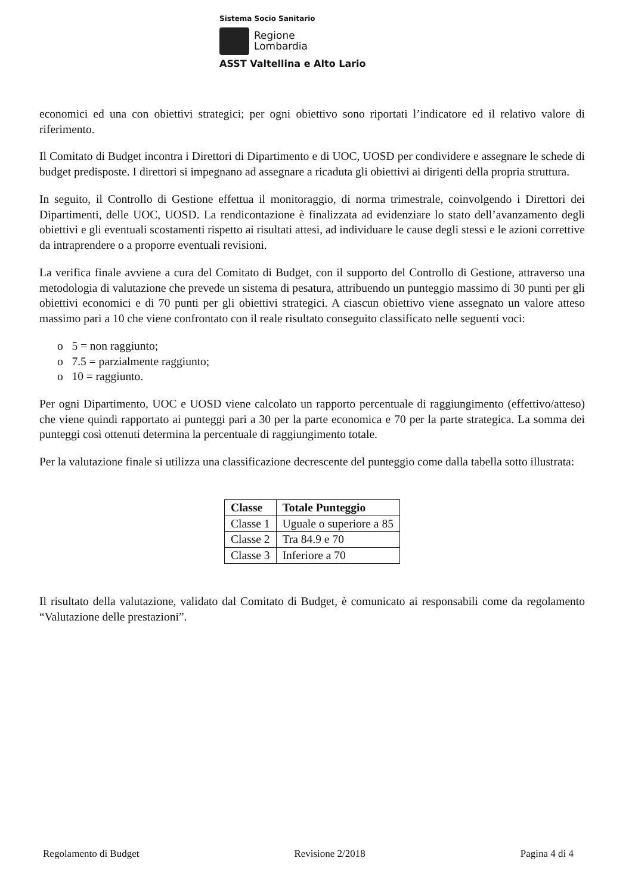Sistema Socio Sanitario
Regione
Lombardia
ASST Valtellina e Alto Lario
economici ed una con obiettivi strategici; per ogni obiettivo sono riportati l’indicatore ed il relativo valore di riferimento.
Il Comitato di Budget incontra i Direttori di Dipartimento e di UOC, UOSD per condividere e assegnare le schede di budget predisposte. I direttori si impegnano ad assegnare a ricaduta gli obiettivi ai dirigenti della propria struttura.
In seguito, il Controllo di Gestione effettua il monitoraggio, di norma trimestrale, coinvolgendo i Direttori dei Dipartimenti, delle UOC, UOSD. La rendicontazione è finalizzata ad evidenziare lo stato dell’avanzamento degli obiettivi e gli eventuali scostamenti rispetto ai risultati attesi, ad individuare le cause degli stessi e le azioni correttive da intraprendere o a proporre eventuali revisioni.
La verifica finale avviene a cura del Comitato di Budget, con il supporto del Controllo di Gestione, attraverso una metodologia di valutazione che prevede un sistema di pesatura, attribuendo un punteggio massimo di 30 punti per gli obiettivi economici e di 70 punti per gli obiettivi strategici. A ciascun obiettivo viene assegnato un valore atteso massimo pari a 10 che viene confrontato con il reale risultato conseguito classificato nelle seguenti voci:
o 5 = non raggiunto;
o 7.5 = parzialmente raggiunto;
o 10 = raggiunto.
Per ogni Dipartimento, UOC e UOSD viene calcolato un rapporto percentuale di raggiungimento (effettivo/atteso) che viene quindi rapportato ai punteggi pari a 30 per la parte economica e 70 per la parte strategica. La somma dei punteggi così ottenuti determina la percentuale di raggiungimento totale.
Per la valutazione finale si utilizza una classificazione decrescente del punteggio come dalla tabella sotto illustrata:
| Classe | Totale Punteggio |
| --- | --- |
| Classe 1 | Uguale o superiore a 85 |
| Classe 2 | Tra 84.9 e 70 |
| Classe 3 | Inferiore a 70 |
Il risultato della valutazione, validato dal Comitato di Budget, è comunicato ai responsabili come da regolamento “Valutazione delle prestazioni”.
Regolamento di Budget Revisione 2/2018 Pagina 4 di 4